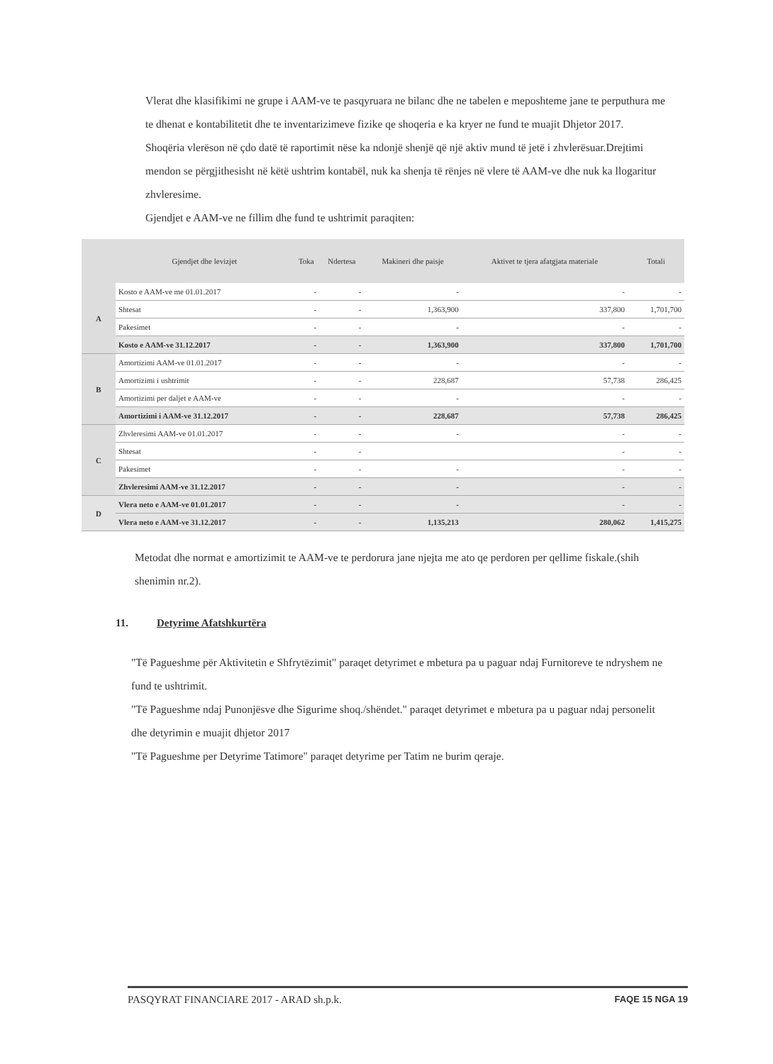Vlerat dhe klasifikimi ne grupe i AAM-ve te pasqyruara ne bilanc dhe ne tabelen e meposhteme jane te perputhura me te dhenat e kontabilitetit dhe te inventarizimeve fizike qe shoqeria e ka kryer ne fund te muajit Dhjetor 2017.
Shoqëria vlerëson në çdo datë të raportimit nëse ka ndonjë shenjë që një aktiv mund të jetë i zhvlerësuar.Drejtimi mendon se përgjithesisht në këtë ushtrim kontabël, nuk ka shenja të rënjes në vlere të AAM-ve dhe nuk ka llogaritur zhvleresime.
Gjendjet e AAM-ve ne fillim dhe fund te ushtrimit paraqiten:
| | Gjendjet dhe levizjet | Toka | Ndertesa | Makineri dhe paisje | Aktivet te tjera afatgjata materiale | Totali |
| --- | --- | --- | --- | --- | --- | --- |
| A | Kosto e AAM-ve me 01.01.2017 | - | - | - | - | - |
| | Shtesat | - | - | 1,363,900 | 337,800 | 1,701,700 |
| | Pakesimet | - | - | - | - | - |
| | Kosto e AAM-ve 31.12.2017 | - | - | 1,363,900 | 337,800 | 1,701,700 |
| B | Amortizimi AAM-ve 01.01.2017 | - | - | - | - | - |
| | Amortizimi i ushtrimit | - | - | 228,687 | 57,738 | 286,425 |
| | Amortizimi per daljet e AAM-ve | - | - | - | - | - |
| | Amortizimi i AAM-ve 31.12.2017 | - | - | 228,687 | 57,738 | 286,425 |
| C | Zhvleresimi AAM-ve 01.01.2017 | - | - | - | - | - |
| | Shtesat | - | - | | - | - |
| | Pakesimet | - | - | - | - | - |
| | Zhvleresimi AAM-ve 31.12.2017 | - | - | - | - | - |
| D | Vlera neto e AAM-ve 01.01.2017 | - | - | - | - | - |
| | Vlera neto e AAM-ve 31.12.2017 | - | - | 1,135,213 | 280,062 | 1,415,275 |
Metodat dhe normat e amortizimit te AAM-ve te perdorura jane njejta me ato qe perdoren per qellime fiskale.(shih shenimin nr.2).
11. Detyrime Afatshkurtëra
"Të Pagueshme për Aktivitetin e Shfrytëzimit" paraqet detyrimet e mbetura pa u paguar ndaj Furnitoreve te ndryshem ne fund te ushtrimit.
"Të Pagueshme ndaj Punonjësve dhe Sigurime shoq./shëndet." paraqet detyrimet e mbetura pa u paguar ndaj personelit dhe detyrimin e muajit dhjetor 2017
"Të Pagueshme per Detyrime Tatimore" paraqet detyrime per Tatim ne burim qeraje.
PASQYRAT FINANCIARE 2017 - ARAD sh.p.k. FAQE 15 NGA 19